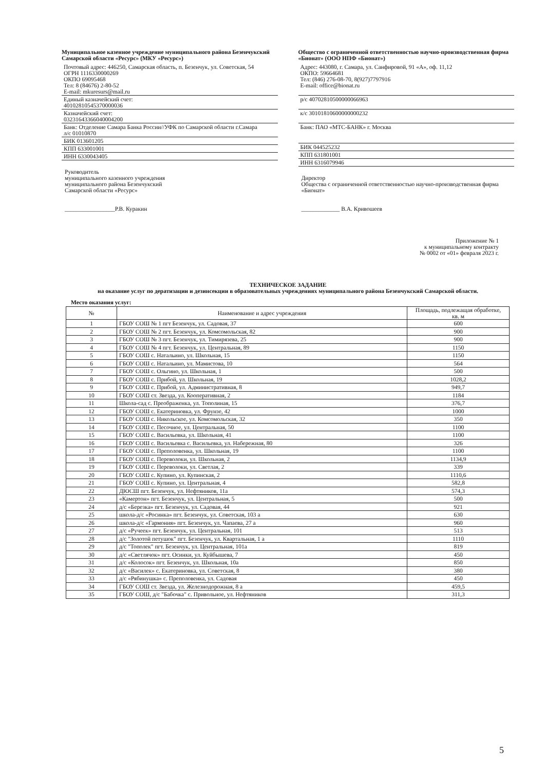Муниципальное казенное учреждение муниципального района Безенчукский Самарской области «Ресурс» (МКУ «Ресурс»)
Почтовый адрес: 446250, Самарская область, п. Безенчук, ул. Советская, 54
ОГРН 1116330000269
ОКПО 69095468
Тел: 8 (84676) 2-80-52
E-mail: mkuresurs@mail.ru
Единый казначейский счет:
40102810545370000036
Казначейский счет:
03231643366040004200
Банк: Отделение Самара Банка России//УФК по Самарской области г.Самара
л/с 01010870
БИК 013601205
КПП 633001001
ИНН 6330043405
Руководитель
муниципального казенного учреждения
муниципального района Безенчукский
Самарской области «Ресурс»
_________________Р.В. Куракин
Общество с ограниченной ответственностью научно-производственная фирма «Бионат» (ООО НПФ «Бионат»)
Адрес: 443080, г. Самара, ул. Санфировой, 91 «А», оф. 11,12
ОКПО: 59664681
Тел: (846) 276-08-70, 8(927)7797916
E-mail: office@bionat.ru
р/с 40702810500000066963
к/с 30101810600000000232
Банк: ПАО «МТС-БАНК» г. Москва
БИК 044525232
КПП 631801001
ИНН 6316079946
Директор
Общества с ограниченной ответственностью научно-производственная фирма «Бионат»
_____________ В.А. Кривошеев
Приложение № 1
к муниципальному контракту
№ 0002 от «01» февраля 2023 г.
ТЕХНИЧЕСКОЕ ЗАДАНИЕ
на оказание услуг по дератизации и дезинсекции в образовательных учреждениях муниципального района Безенчукский Самарской области.
Место оказания услуг:
| № | Наименование и адрес учреждения | Площадь, подлежащая обработке, кв. м |
| --- | --- | --- |
| 1 | ГБОУ СОШ № 1 пгт Безенчук, ул. Садовая, 37 | 600 |
| 2 | ГБОУ СОШ № 2 пгт. Безенчук, ул. Комсомольская, 82 | 900 |
| 3 | ГБОУ СОШ № 3 пгт. Безенчук, ул. Тимирязева, 25 | 900 |
| 4 | ГБОУ СОШ № 4 пгт. Безенчук, ул. Центральная, 89 | 1150 |
| 5 | ГБОУ СОШ с. Натальино, ул. Школьная, 15 | 1150 |
| 6 | ГБОУ СОШ с. Натальино, ул. Мамистова, 10 | 564 |
| 7 | ГБОУ СОШ с. Ольгино, ул. Школьная, 1 | 500 |
| 8 | ГБОУ СОШ с. Прибой, ул. Школьная, 19 | 1028,2 |
| 9 | ГБОУ СОШ с. Прибой, ул. Административная, 8 | 949,7 |
| 10 | ГБОУ СОШ ст. Звезда, ул. Кооперативная, 2 | 1184 |
| 11 | Школа-сад с. Преображенка, ул. Тополиная, 15 | 376,7 |
| 12 | ГБОУ СОШ с. Екатериновка, ул. Фрунзе, 42 | 1000 |
| 13 | ГБОУ СОШ с. Никольское, ул. Комсомольская, 32 | 350 |
| 14 | ГБОУ СОШ с. Песочное, ул. Центральная, 50 | 1100 |
| 15 | ГБОУ СОШ с. Васильевка, ул. Школьная, 41 | 1100 |
| 16 | ГБОУ СОШ с. Васильевка с. Васильевка, ул. Набережная, 80 | 326 |
| 17 | ГБОУ СОШ с. Преполовенка, ул. Школьная, 19 | 1100 |
| 18 | ГБОУ СОШ с. Переволоки, ул. Школьная, 2 | 1134,9 |
| 19 | ГБОУ СОШ с. Переволоки, ул. Светлая, 2 | 339 |
| 20 | ГБОУ СОШ с. Купино, ул. Купинская, 2 | 1110,6 |
| 21 | ГБОУ СОШ с. Купино, ул. Центральная, 4 | 582,8 |
| 22 | ДЮСШ пгт. Безенчук, ул. Нефтяников, 11а | 574,3 |
| 23 | «Камертон» пгт. Безенчук, ул. Центральная, 5 | 500 |
| 24 | д/с «Березка» пгт. Безенчук, ул. Садовая, 44 | 921 |
| 25 | школа-д/с «Росинка» пгт. Безенчук, ул. Советская, 103 а | 630 |
| 26 | школа-д/с «Гармония» пгт. Безенчук, ул. Чапаева, 27 а | 960 |
| 27 | д/с «Ручеек» пгт. Безенчук, ул. Центральная, 101 | 513 |
| 28 | д/с "Золотой петушок" пгт. Безенчук, ул. Квартальная, 1 а | 1110 |
| 29 | д/с "Тополек" пгт. Безенчук, ул. Центральная, 101а | 819 |
| 30 | д/с «Светлячок» пгт. Осинки, ул. Куйбышева, 7 | 450 |
| 31 | д/с «Колосок» пгт. Безенчук, ул. Школьная, 10а | 850 |
| 32 | д/с «Василек» с. Екатериновка, ул. Советская, 8 | 380 |
| 33 | д/с «Рябинушка» с. Преполовенка, ул. Садовая | 450 |
| 34 | ГБОУ СОШ ст. Звезда, ул. Железнодорожная, 8 а | 459,5 |
| 35 | ГБОУ СОШ, д/с "Бабочка" с. Привольное, ул. Нефтяников | 311,3 |
5